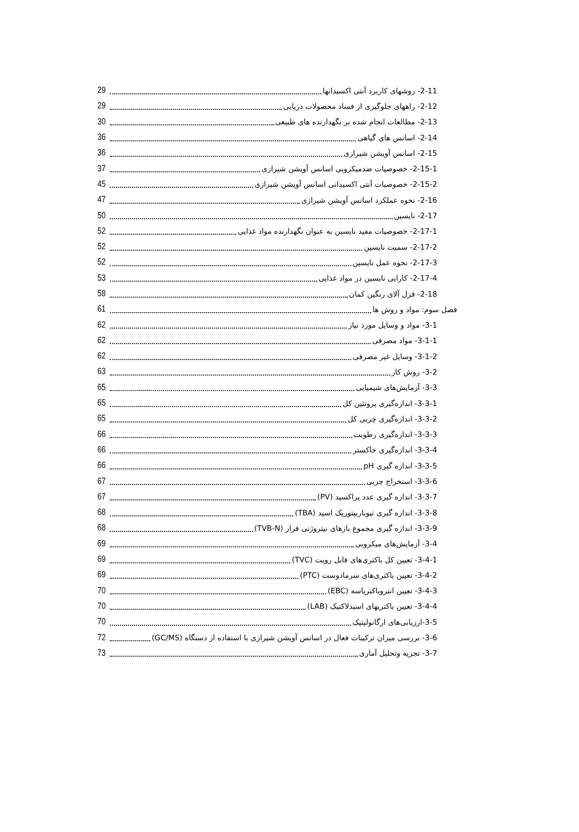2-11- روشهای کاربرد آنتی اکسیدانها 29
2-12- راههای جلوگیری از فساد محصولات دریایی 29
2-13- مطالعات انجام شده بر نگهدارنده های طبیعی 30
2-14- اسانس های گیاهی 36
2-15- اسانس آویشن شیرازی 36
2-15-1- خصوصیات ضدمیکروبی اسانس آویشن شیرازی 37
2-15-2- خصوصیات آنتی اکسیدانی اسانس آویشن شیرازی 45
2-16- نحوه عملکرد اسانس آویشن شیرازی 47
2-17- نایسین 50
2-17-1- خصوصیات مفید نایسین به عنوان نگهدارنده مواد غذایی 52
2-17-2- سمیت نایسین 52
2-17-3- نحوه عمل نایسین 52
2-17-4- کارایی نایسین در مواد غذایی 53
2-18- قزل آلای رنگین کمان 58
فصل سوم: مواد و روش ها 61
3-1- مواد و وسایل مورد نیاز 62
3-1-1- مواد مصرفی 62
3-1-2- وسایل غیر مصرفی 62
3-2- روش کار 63
3-3- آزمایش‌های شیمیایی 65
3-3-1- اندازه‌گیری پروتئین کل 65
3-3-2- اندازه‌گیری چربی کل 65
3-3-3- اندازه‌گیری رطوبت 66
3-3-4- اندازه‌گیری خاکستر 66
3-3-5- اندازه گیری pH 66
3-3-6- استخراج چربی 67
3-3-7- اندازه گیری عدد پراکسید (PV) 67
3-3-8- اندازه گیری تیوباربیتوریک اسید (TBA) 68
3-3-9- اندازه گیری مجموع بازهای نیتروژنی فرار (TVB-N) 68
3-4- آزمایش‌های میکروبی 69
3-4-1- تعیین کل باکتری‌های قابل رویت (TVC) 69
3-4-2- تعیین باکتری‌های سرمادوست (PTC) 69
3-4-3- تعیین انتروباکترياسه (EBC) 70
3-4-4- تعیین باکتریهای اسیدلاکتیک (LAB) 70
3-5-ارزیابی‌های ارگانولپتیک 70
3-6- بررسی میزان ترکیبات فعال در اسانس آویشن شیرازی با استفاده از دستگاه (GC/MS) 72
3-7- تجزیه وتحلیل آماری 73